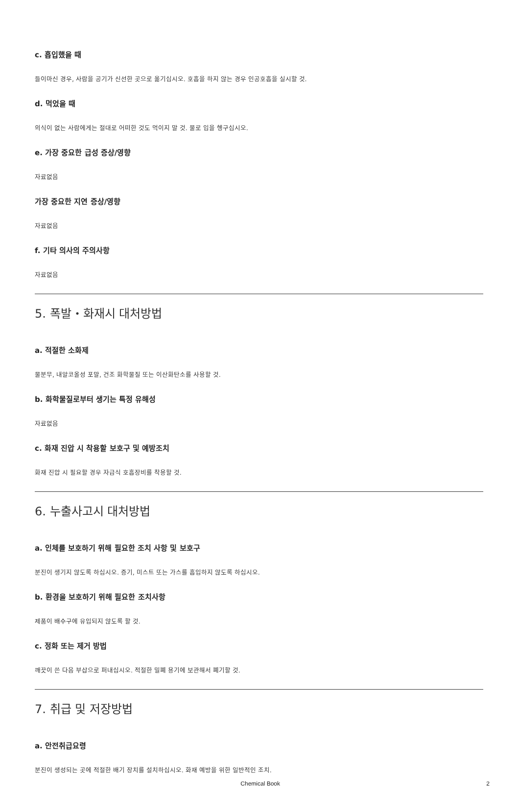c. 흡입했을 때
들이마신 경우, 사람을 공기가 신선한 곳으로 옮기십시오. 호흡을 하지 않는 경우 인공호흡을 실시할 것.
d. 먹었을 때
의식이 없는 사람에게는 절대로 어떠한 것도 먹이지 말 것. 물로 입을 헹구십시오.
e. 가장 중요한 급성 증상/영향
자료없음
가장 중요한 지연 증상/영향
자료없음
f. 기타 의사의 주의사항
자료없음
5. 폭발・화재시 대처방법
a. 적절한 소화제
물분무, 내알코올성 포말, 건조 화학물질 또는 이산화탄소를 사용할 것.
b. 화학물질로부터 생기는 특정 유해성
자료없음
c. 화재 진압 시 착용할 보호구 및 예방조치
화재 진압 시 필요할 경우 자급식 호흡장비를 착용할 것.
6. 누출사고시 대처방법
a. 인체를 보호하기 위해 필요한 조치 사항 및 보호구
분진이 생기지 않도록 하십시오. 증기, 미스트 또는 가스를 흡입하지 않도록 하십시오.
b. 환경을 보호하기 위해 필요한 조치사항
제품이 배수구에 유입되지 않도록 할 것.
c. 정화 또는 제거 방법
깨끗이 쓴 다음 부삽으로 퍼내십시오. 적절한 밀폐 용기에 보관해서 폐기할 것.
7. 취급 및 저장방법
a. 안전취급요령
분진이 생성되는 곳에 적절한 배기 장치를 설치하십시오. 화재 예방을 위한 일반적인 조치.
Chemical Book 2